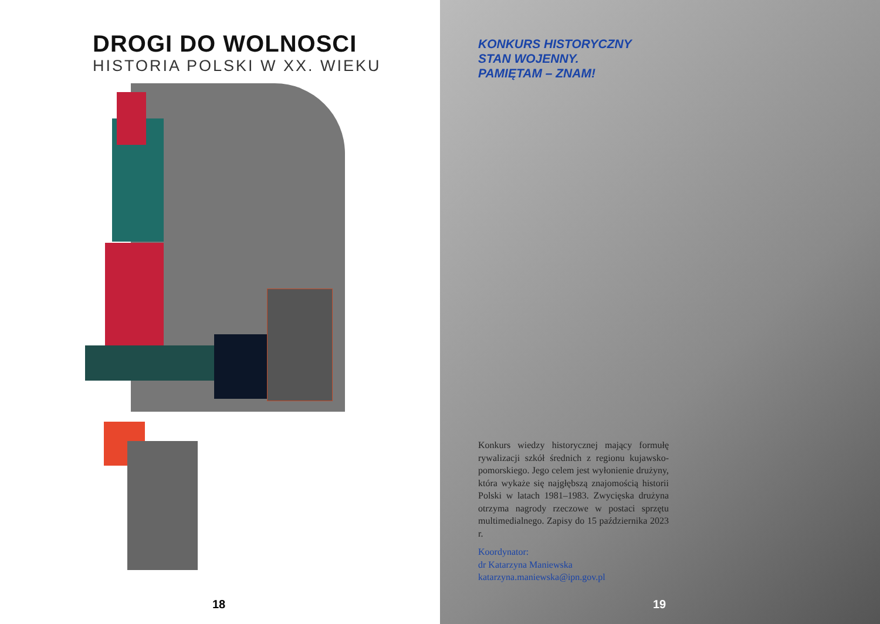DROGI DO WOLNOSCI
HISTORIA POLSKI W XX. WIEKU
18
KONKURS HISTORYCZNY
STAN WOJENNY.
PAMIĘTAM – ZNAM!
Konkurs wiedzy historycznej mający formułę rywalizacji szkół średnich z regionu kujawsko-pomorskiego. Jego celem jest wyłonienie drużyny, która wykaże się najgłębszą znajomością historii Polski w latach 1981–1983. Zwycięska drużyna otrzyma nagrody rzeczowe w postaci sprzętu multimedialnego. Zapisy do 15 października 2023 r.
Koordynator:
dr Katarzyna Maniewska
katarzyna.maniewska@ipn.gov.pl
19